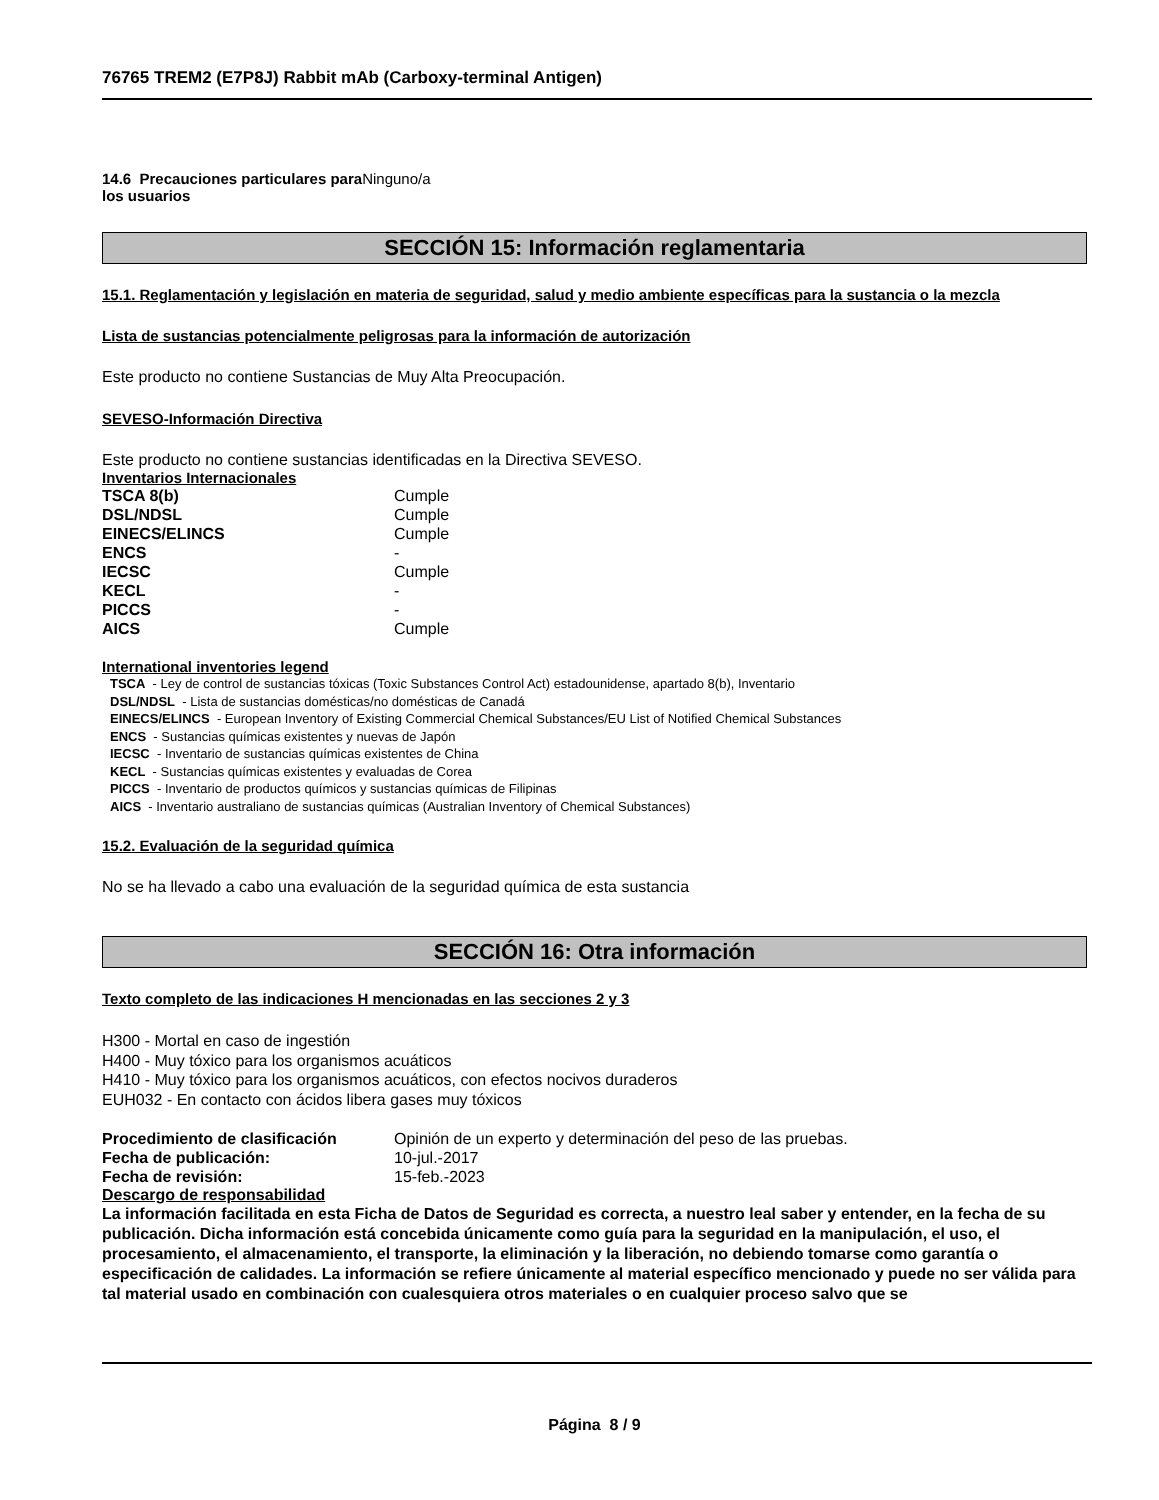76765 TREM2 (E7P8J) Rabbit mAb (Carboxy-terminal Antigen)
14.6 Precauciones particulares para Ninguno/a
los usuarios
SECCIÓN 15: Información reglamentaria
15.1. Reglamentación y legislación en materia de seguridad, salud y medio ambiente específicas para la sustancia o la mezcla
Lista de sustancias potencialmente peligrosas para la información de autorización
Este producto no contiene Sustancias de Muy Alta Preocupación.
SEVESO-Información Directiva
Este producto no contiene sustancias identificadas en la Directiva SEVESO.
Inventarios Internacionales
| TSCA 8(b) | Cumple |
| DSL/NDSL | Cumple |
| EINECS/ELINCS | Cumple |
| ENCS | - |
| IECSC | Cumple |
| KECL | - |
| PICCS | - |
| AICS | Cumple |
International inventories legend
TSCA - Ley de control de sustancias tóxicas (Toxic Substances Control Act) estadounidense, apartado 8(b), Inventario
DSL/NDSL - Lista de sustancias domésticas/no domésticas de Canadá
EINECS/ELINCS - European Inventory of Existing Commercial Chemical Substances/EU List of Notified Chemical Substances
ENCS - Sustancias químicas existentes y nuevas de Japón
IECSC - Inventario de sustancias químicas existentes de China
KECL - Sustancias químicas existentes y evaluadas de Corea
PICCS - Inventario de productos químicos y sustancias químicas de Filipinas
AICS - Inventario australiano de sustancias químicas (Australian Inventory of Chemical Substances)
15.2. Evaluación de la seguridad química
No se ha llevado a cabo una evaluación de la seguridad química de esta sustancia
SECCIÓN 16: Otra información
Texto completo de las indicaciones H mencionadas en las secciones 2 y 3
H300 - Mortal en caso de ingestión
H400 - Muy tóxico para los organismos acuáticos
H410 - Muy tóxico para los organismos acuáticos, con efectos nocivos duraderos
EUH032 - En contacto con ácidos libera gases muy tóxicos
| Procedimiento de clasificación | Opinión de un experto y determinación del peso de las pruebas. |
| Fecha de publicación: | 10-jul.-2017 |
| Fecha de revisión: | 15-feb.-2023 |
Descargo de responsabilidad
La información facilitada en esta Ficha de Datos de Seguridad es correcta, a nuestro leal saber y entender, en la fecha de su publicación. Dicha información está concebida únicamente como guía para la seguridad en la manipulación, el uso, el procesamiento, el almacenamiento, el transporte, la eliminación y la liberación, no debiendo tomarse como garantía o especificación de calidades. La información se refiere únicamente al material específico mencionado y puede no ser válida para tal material usado en combinación con cualesquiera otros materiales o en cualquier proceso salvo que se
Página 8 / 9